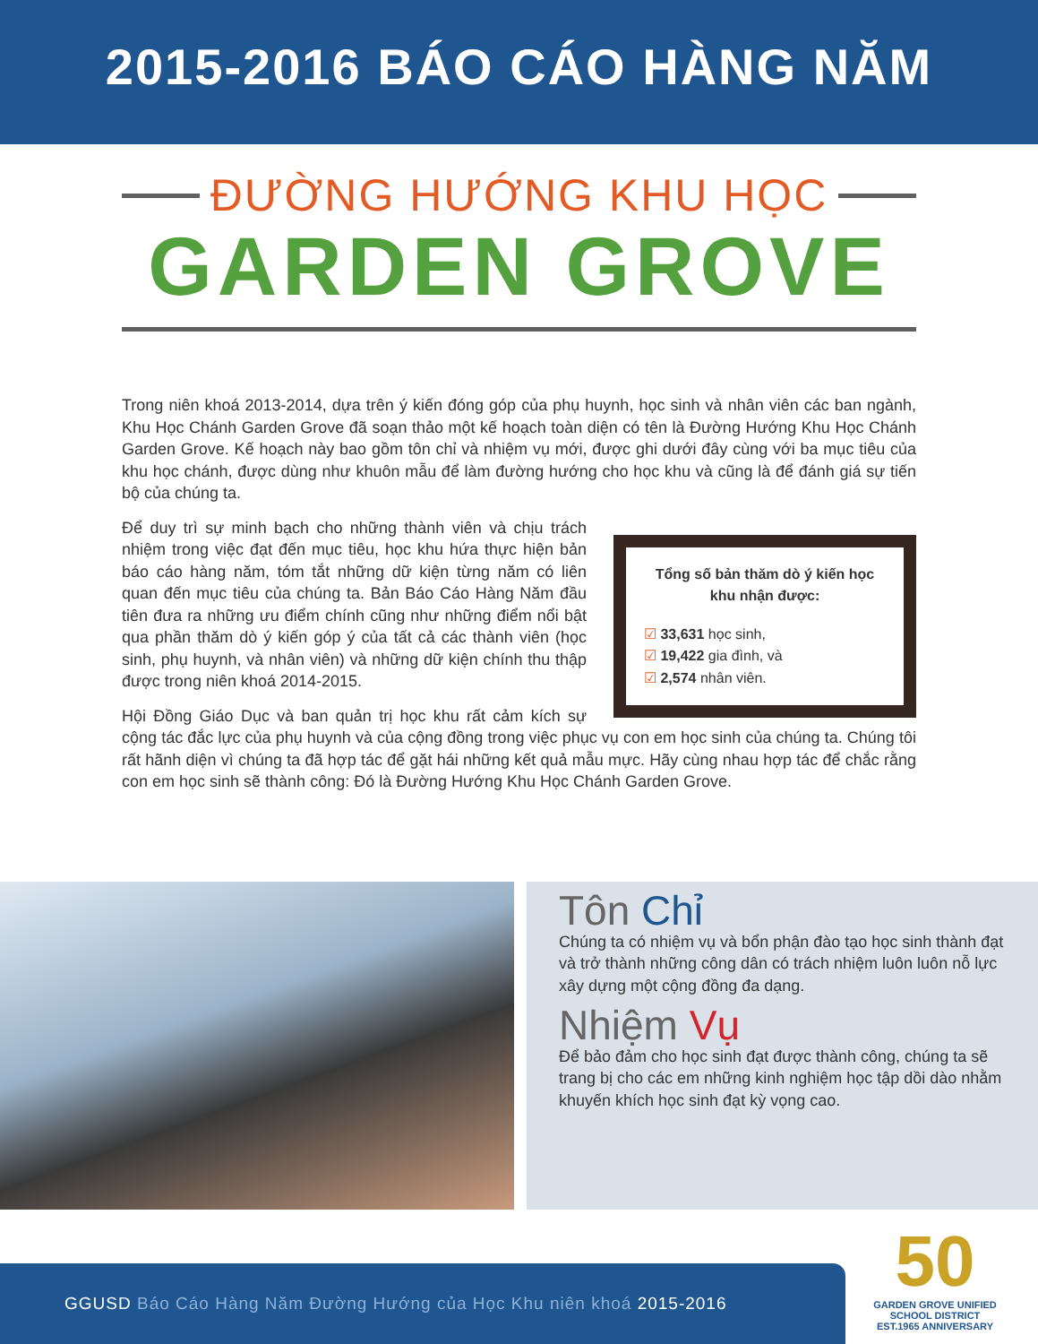2015-2016 BÁO CÁO HÀNG NĂM
ĐƯỜNG HƯỚNG KHU HỌC
GARDEN GROVE
Trong niên khoá 2013-2014, dựa trên ý kiến đóng góp của phụ huynh, học sinh và nhân viên các ban ngành, Khu Học Chánh Garden Grove đã soạn thảo một kế hoạch toàn diện có tên là Đường Hướng Khu Học Chánh Garden Grove. Kế hoạch này bao gồm tôn chỉ và nhiệm vụ mới, được ghi dưới đây cùng với ba mục tiêu của khu học chánh, được dùng như khuôn mẫu để làm đường hướng cho học khu và cũng là để đánh giá sự tiến bộ của chúng ta.
Tổng số bản thăm dò ý kiến học khu nhận được:
☑ 33,631 học sinh,
☑ 19,422 gia đình, và
☑ 2,574 nhân viên.
Để duy trì sự minh bạch cho những thành viên và chịu trách nhiệm trong việc đạt đến mục tiêu, học khu hứa thực hiện bản báo cáo hàng năm, tóm tắt những dữ kiện từng năm có liên quan đến mục tiêu của chúng ta. Bản Báo Cáo Hàng Năm đầu tiên đưa ra những ưu điểm chính cũng như những điểm nổi bật qua phần thăm dò ý kiến góp ý của tất cả các thành viên (học sinh, phụ huynh, và nhân viên) và những dữ kiện chính thu thập được trong niên khoá 2014-2015.
Hội Đồng Giáo Dục và ban quản trị học khu rất cảm kích sự cộng tác đắc lực của phụ huynh và của cộng đồng trong việc phục vụ con em học sinh của chúng ta. Chúng tôi rất hãnh diện vì chúng ta đã hợp tác để gặt hái những kết quả mẫu mực. Hãy cùng nhau hợp tác để chắc rằng con em học sinh sẽ thành công: Đó là Đường Hướng Khu Học Chánh Garden Grove.
Tôn Chỉ
Chúng ta có nhiệm vụ và bổn phận đào tạo học sinh thành đạt và trở thành những công dân có trách nhiệm luôn luôn nỗ lực xây dựng một cộng đồng đa dạng.
Nhiệm Vụ
Để bảo đảm cho học sinh đạt được thành công, chúng ta sẽ trang bị cho các em những kinh nghiệm học tập dồi dào nhằm khuyến khích học sinh đạt kỳ vọng cao.
GGUSD Báo Cáo Hàng Năm Đường Hướng của Học Khu niên khoá 2015-2016
50
GARDEN GROVE UNIFIED SCHOOL DISTRICT EST.1965 ANNIVERSARY